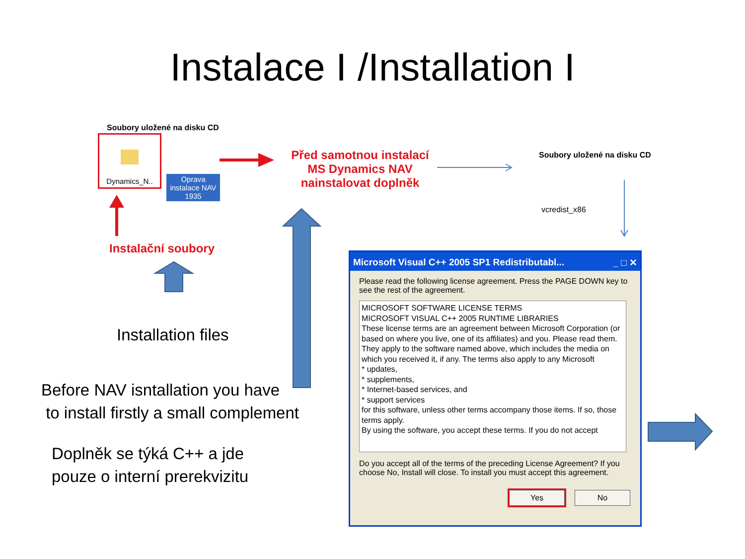Instalace I /Installation I
Soubory uložené na disku CD
Dynamics_N..
Oprava instalace NAV 1935
Před samotnou instalací
MS Dynamics NAV
nainstalovat doplněk
Instalační soubory
Soubory uložené na disku CD
vcredist_x86
Installation files
Before NAV isntallation you have
to install firstly a small complement
Doplněk se týká C++ a jde
pouze o interní prerekvizitu
Microsoft Visual C++ 2005 SP1 Redistributabl... _ □ ✕
Please read the following license agreement. Press the PAGE DOWN key to see the rest of the agreement.
MICROSOFT SOFTWARE LICENSE TERMS
MICROSOFT VISUAL C++ 2005 RUNTIME LIBRARIES
These license terms are an agreement between Microsoft Corporation (or based on where you live, one of its affiliates) and you. Please read them. They apply to the software named above, which includes the media on which you received it, if any. The terms also apply to any Microsoft
* updates,
* supplements,
* Internet-based services, and
* support services
for this software, unless other terms accompany those items. If so, those terms apply.
By using the software, you accept these terms. If you do not accept
Do you accept all of the terms of the preceding License Agreement? If you choose No, Install will close. To install you must accept this agreement.
Yes No